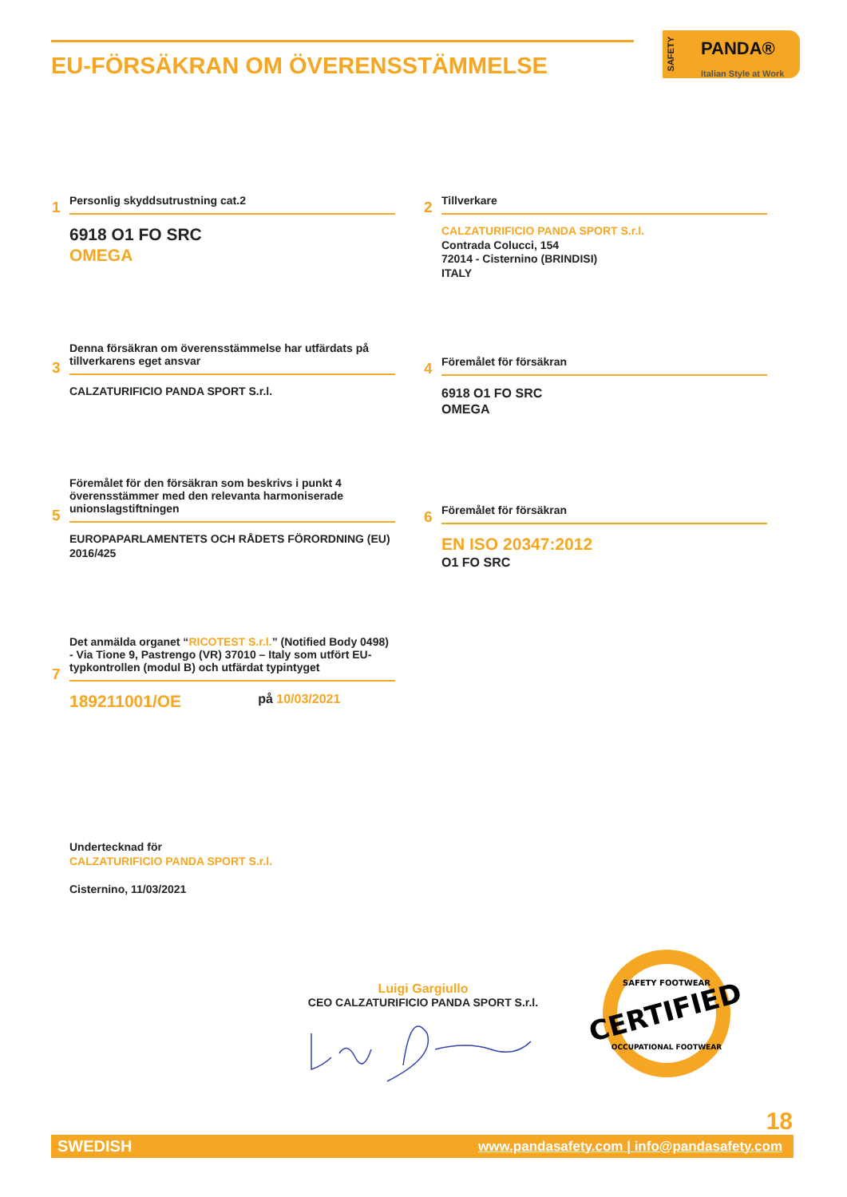EU-FÖRSÄKRAN OM ÖVERENSSTÄMMELSE
SAFETY
PANDA®
Italian Style at Work
Personlig skyddsutrustning cat.2
1
6918 O1 FO SRC
OMEGA
Tillverkare
2
CALZATURIFICIO PANDA SPORT S.r.l.
Contrada Colucci, 154
72014 - Cisternino (BRINDISI)
ITALY
Denna försäkran om överensstämmelse har utfärdats på tillverkarens eget ansvar
3
CALZATURIFICIO PANDA SPORT S.r.l.
Föremålet för försäkran
4
6918 O1 FO SRC
OMEGA
Föremålet för den försäkran som beskrivs i punkt 4 överensstämmer med den relevanta harmoniserade unionslagstiftningen
5
EUROPAPARLAMENTETS OCH RÅDETS FÖRORDNING (EU) 2016/425
Föremålet för försäkran
6
EN ISO 20347:2012
O1 FO SRC
Det anmälda organet “RICOTEST S.r.l.” (Notified Body 0498) - Via Tione 9, Pastrengo (VR) 37010 – Italy som utfört EU-typkontrollen (modul B) och utfärdat typintyget
7
189211001/OE på 10/03/2021
Undertecknad för
CALZATURIFICIO PANDA SPORT S.r.l.
Cisternino, 11/03/2021
Luigi Gargiullo
CEO CALZATURIFICIO PANDA SPORT S.r.l.
CERTIFIED
SAFETY FOOTWEAR
OCCUPATIONAL FOOTWEAR
18
SWEDISH www.pandasafety.com | info@pandasafety.com